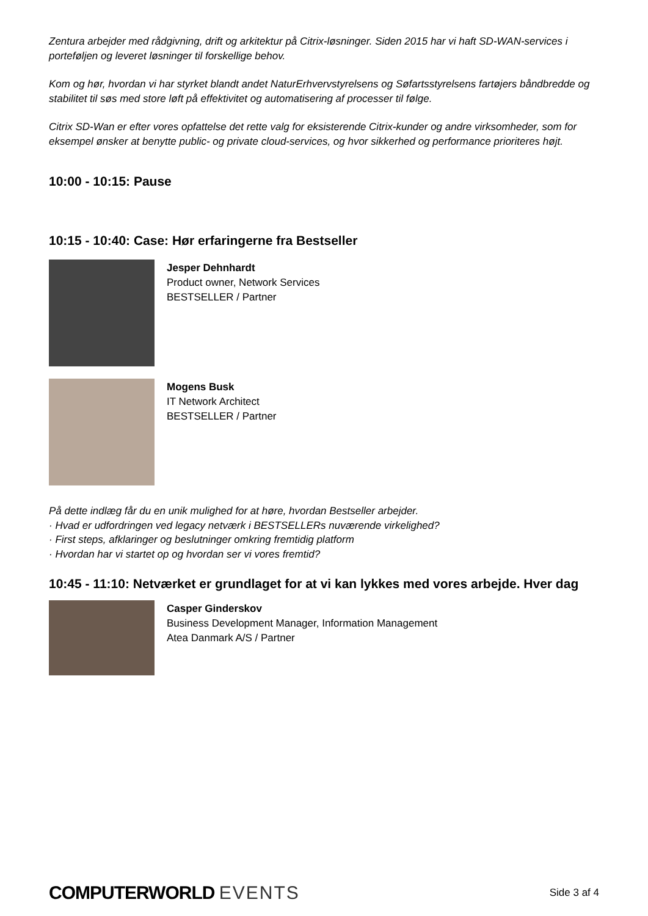Zentura arbejder med rådgivning, drift og arkitektur på Citrix-løsninger. Siden 2015 har vi haft SD-WAN-services i porteføljen og leveret løsninger til forskellige behov.
Kom og hør, hvordan vi har styrket blandt andet NaturErhvervstyrelsens og Søfartsstyrelsens fartøjers båndbredde og stabilitet til søs med store løft på effektivitet og automatisering af processer til følge.
Citrix SD-Wan er efter vores opfattelse det rette valg for eksisterende Citrix-kunder og andre virksomheder, som for eksempel ønsker at benytte public- og private cloud-services, og hvor sikkerhed og performance prioriteres højt.
10:00 - 10:15: Pause
10:15 - 10:40: Case: Hør erfaringerne fra Bestseller
Jesper Dehnhardt
Product owner, Network Services
BESTSELLER / Partner
Mogens Busk
IT Network Architect
BESTSELLER / Partner
På dette indlæg får du en unik mulighed for at høre, hvordan Bestseller arbejder.
· Hvad er udfordringen ved legacy netværk i BESTSELLERs nuværende virkelighed?
· First steps, afklaringer og beslutninger omkring fremtidig platform
· Hvordan har vi startet op og hvordan ser vi vores fremtid?
10:45 - 11:10: Netværket er grundlaget for at vi kan lykkes med vores arbejde. Hver dag
Casper Ginderskov
Business Development Manager, Information Management
Atea Danmark A/S / Partner
COMPUTERWORLD EVENTS
Side 3 af 4